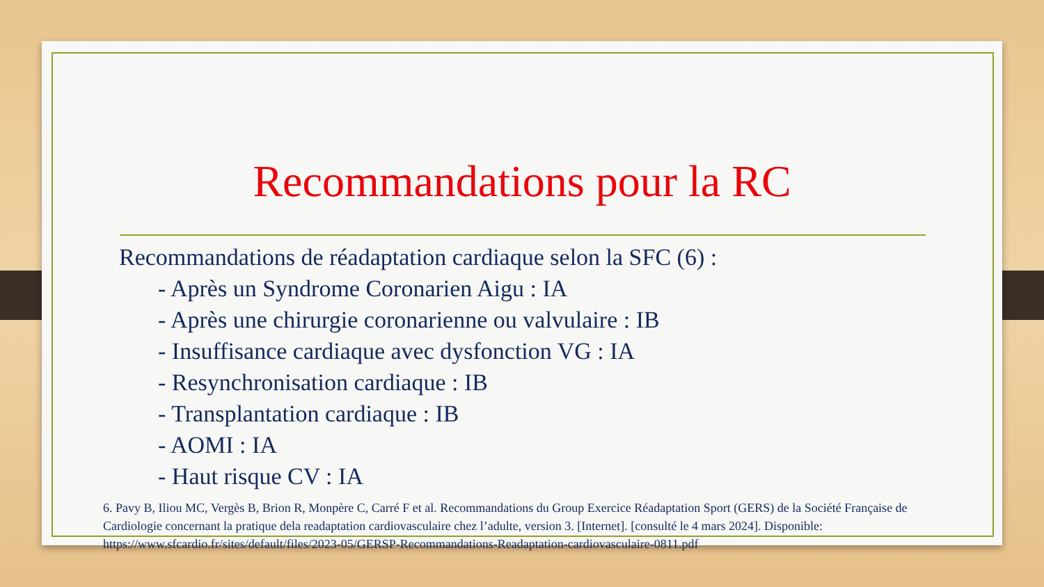Recommandations pour la RC
Recommandations de réadaptation cardiaque selon la SFC (6) :
- Après un Syndrome Coronarien Aigu : IA
- Après une chirurgie coronarienne ou valvulaire : IB
- Insuffisance cardiaque avec dysfonction VG : IA
- Resynchronisation cardiaque : IB
- Transplantation cardiaque : IB
- AOMI : IA
- Haut risque CV : IA
6. Pavy B, Iliou MC, Vergès B, Brion R, Monpère C, Carré F et al. Recommandations du Group Exercice Réadaptation Sport (GERS) de la Société Française de Cardiologie concernant la pratique dela readaptation cardiovasculaire chez l’adulte, version 3. [Internet]. [consulté le 4 mars 2024]. Disponible: https://www.sfcardio.fr/sites/default/files/2023-05/GERSP-Recommandations-Readaptation-cardiovasculaire-0811.pdf